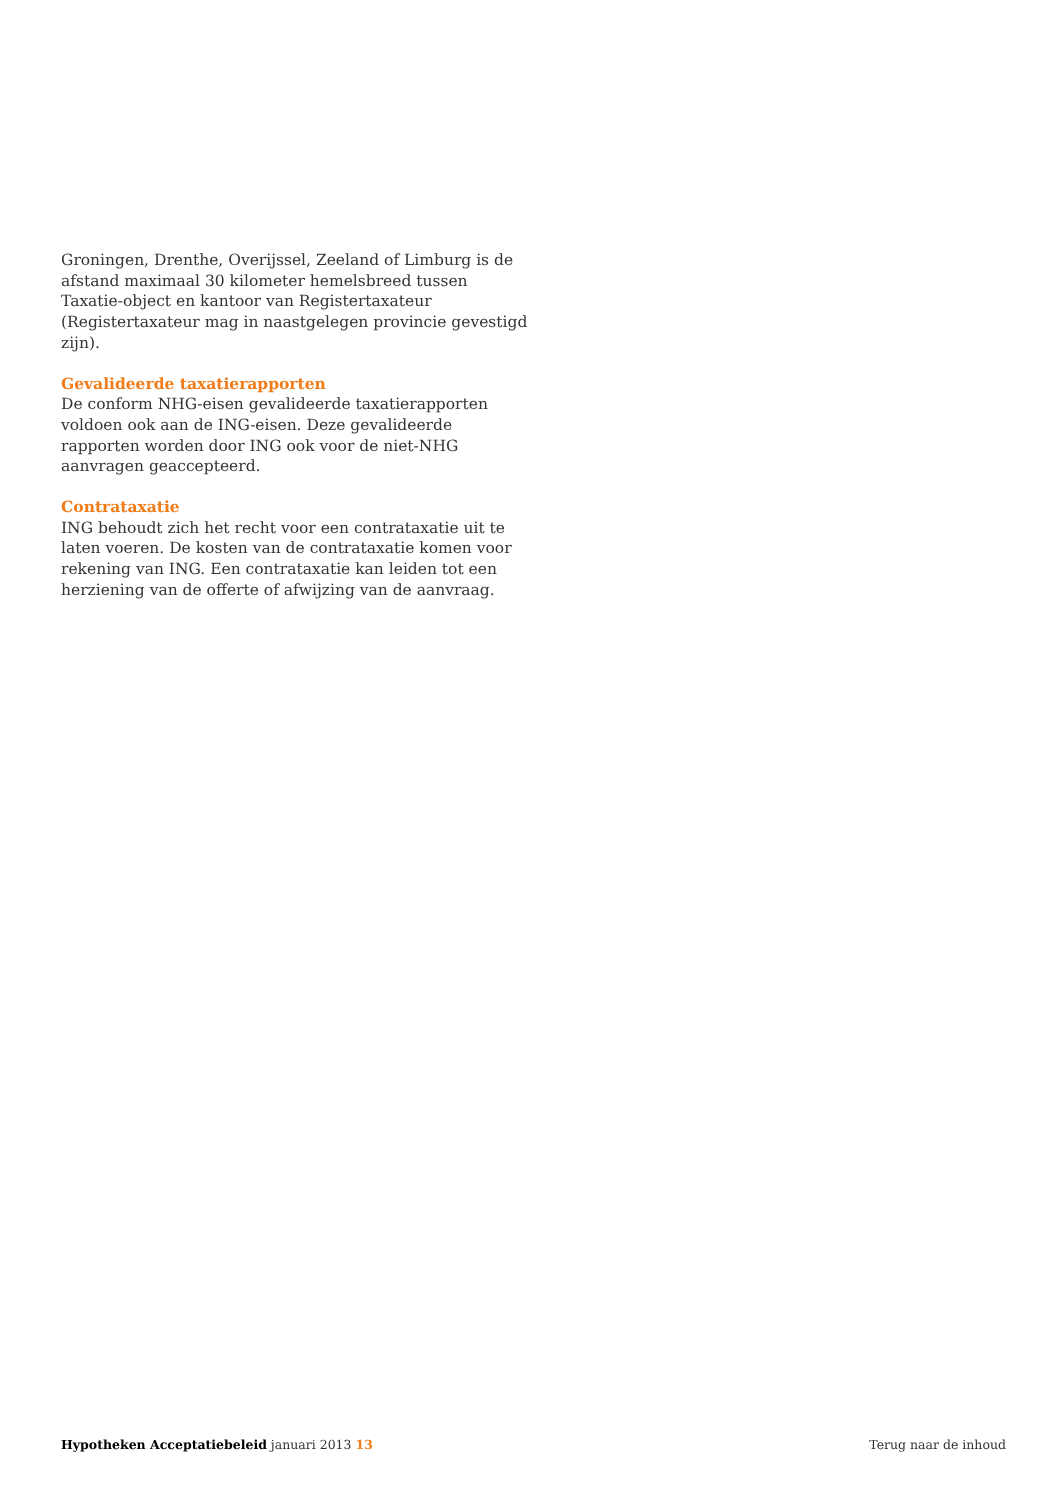Groningen, Drenthe, Overijssel, Zeeland of Limburg is de afstand maximaal 30 kilometer hemelsbreed tussen Taxatie-object en kantoor van Registertaxateur (Registertaxateur mag in naastgelegen provincie gevestigd zijn).
Gevalideerde taxatierapporten
De conform NHG-eisen gevalideerde taxatierapporten voldoen ook aan de ING-eisen. Deze gevalideerde rapporten worden door ING ook voor de niet-NHG aanvragen geaccepteerd.
Contrataxatie
ING behoudt zich het recht voor een contrataxatie uit te laten voeren. De kosten van de contrataxatie komen voor rekening van ING. Een contrataxatie kan leiden tot een herziening van de offerte of afwijzing van de aanvraag.
Hypotheken Acceptatiebeleid januari 2013 13
Terug naar de inhoud